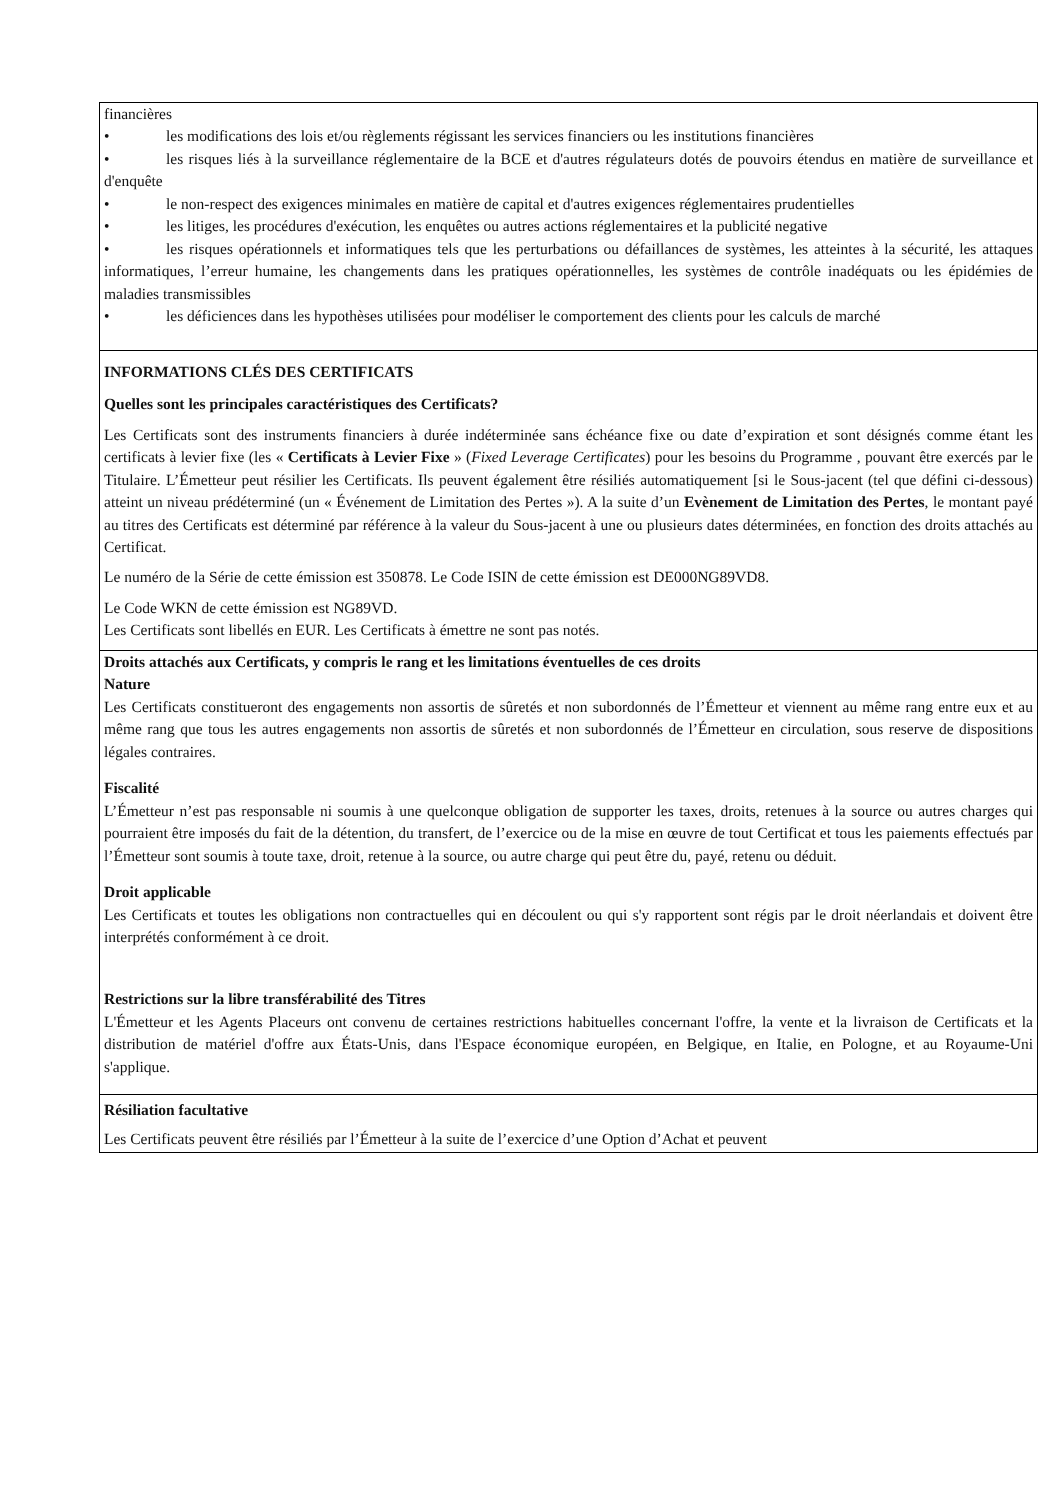| financières • les modifications des lois et/ou règlements régissant les services financiers ou les institutions financières • les risques liés à la surveillance réglementaire de la BCE et d'autres régulateurs dotés de pouvoirs étendus en matière de surveillance et d'enquête • le non-respect des exigences minimales en matière de capital et d'autres exigences réglementaires prudentielles • les litiges, les procédures d'exécution, les enquêtes ou autres actions réglementaires et la publicité negative • les risques opérationnels et informatiques tels que les perturbations ou défaillances de systèmes, les atteintes à la sécurité, les attaques informatiques, l’erreur humaine, les changements dans les pratiques opérationnelles, les systèmes de contrôle inadéquats ou les épidémies de maladies transmissibles • les déficiences dans les hypothèses utilisées pour modéliser le comportement des clients pour les calculs de marché |
| INFORMATIONS CLÉS DES CERTIFICATS Quelles sont les principales caractéristiques des Certificats? Les Certificats sont des instruments financiers à durée indéterminée sans échéance fixe ou date d’expiration et sont désignés comme étant les certificats à levier fixe (les « Certificats à Levier Fixe » ( Fixed Leverage Certificates ) pour les besoins du Programme , pouvant être exercés par le Titulaire. L’Émetteur peut résilier les Certificats. Ils peuvent également être résiliés automatiquement [si le Sous-jacent (tel que défini ci-dessous) atteint un niveau prédéterminé (un « Événement de Limitation des Pertes »). A la suite d’un Evènement de Limitation des Pertes , le montant payé au titres des Certificats est déterminé par référence à la valeur du Sous-jacent à une ou plusieurs dates déterminées, en fonction des droits attachés au Certificat. Le numéro de la Série de cette émission est 350878. Le Code ISIN de cette émission est DE000NG89VD8. Le Code WKN de cette émission est NG89VD. Les Certificats sont libellés en EUR. Les Certificats à émettre ne sont pas notés. |
| Droits attachés aux Certificats, y compris le rang et les limitations éventuelles de ces droits Nature Les Certificats constitueront des engagements non assortis de sûretés et non subordonnés de l’Émetteur et viennent au même rang entre eux et au même rang que tous les autres engagements non assortis de sûretés et non subordonnés de l’Émetteur en circulation, sous reserve de dispositions légales contraires. Fiscalité L’Émetteur n’est pas responsable ni soumis à une quelconque obligation de supporter les taxes, droits, retenues à la source ou autres charges qui pourraient être imposés du fait de la détention, du transfert, de l’exercice ou de la mise en œuvre de tout Certificat et tous les paiements effectués par l’Émetteur sont soumis à toute taxe, droit, retenue à la source, ou autre charge qui peut être du, payé, retenu ou déduit. Droit applicable Les Certificats et toutes les obligations non contractuelles qui en découlent ou qui s'y rapportent sont régis par le droit néerlandais et doivent être interprétés conformément à ce droit. Restrictions sur la libre transférabilité des Titres L'Émetteur et les Agents Placeurs ont convenu de certaines restrictions habituelles concernant l'offre, la vente et la livraison de Certificats et la distribution de matériel d'offre aux États-Unis, dans l'Espace économique européen, en Belgique, en Italie, en Pologne, et au Royaume-Uni s'applique. |
| Résiliation facultative Les Certificats peuvent être résiliés par l’Émetteur à la suite de l’exercice d’une Option d’Achat et peuvent |